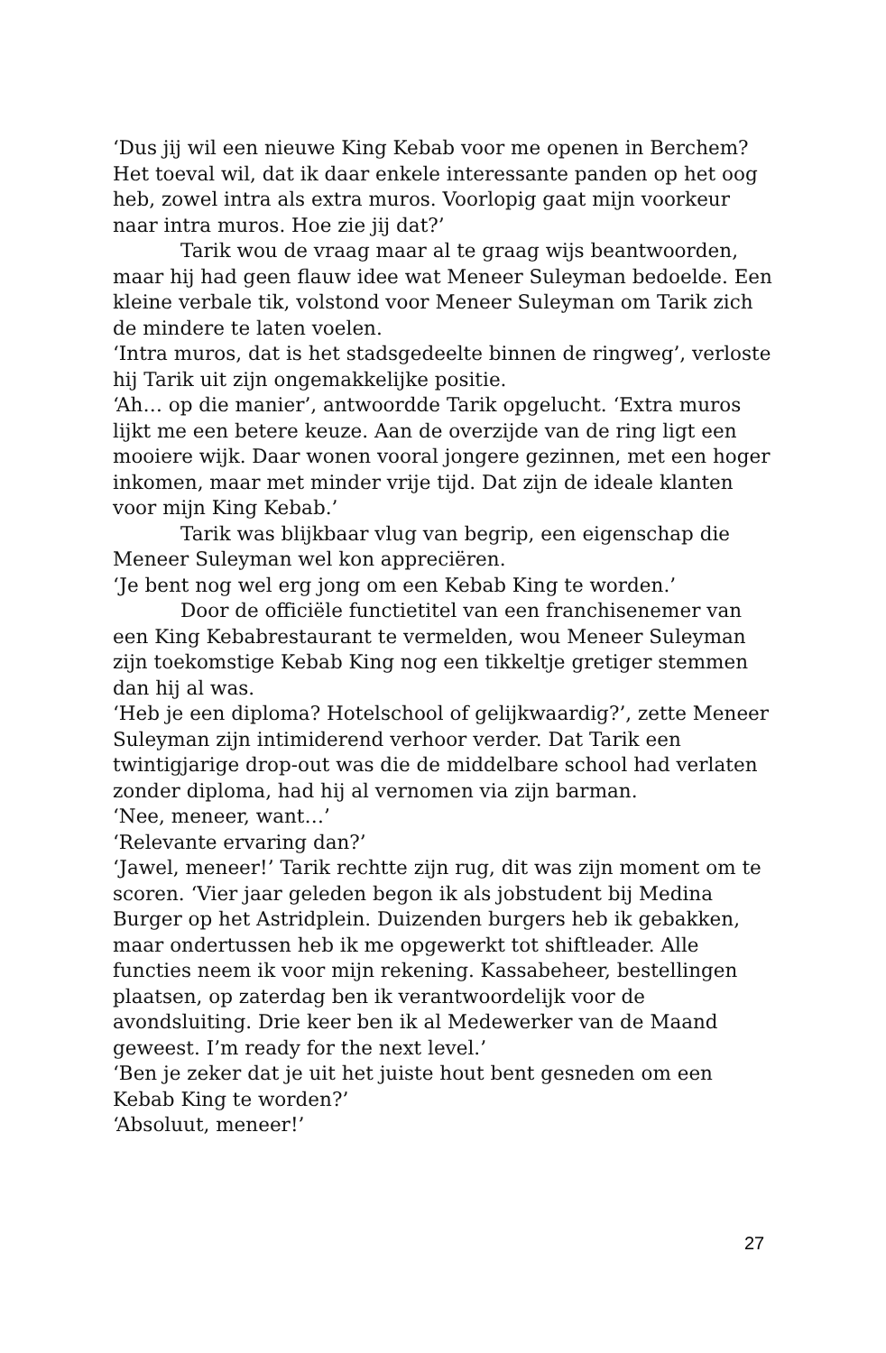‘Dus jij wil een nieuwe King Kebab voor me openen in Berchem? Het toeval wil, dat ik daar enkele interessante panden op het oog heb, zowel intra als extra muros. Voorlopig gaat mijn voorkeur naar intra muros. Hoe zie jij dat?’
Tarik wou de vraag maar al te graag wijs beantwoorden, maar hij had geen flauw idee wat Meneer Suleyman bedoelde. Een kleine verbale tik, volstond voor Meneer Suleyman om Tarik zich de mindere te laten voelen.
‘Intra muros, dat is het stadsgedeelte binnen de ringweg’, verloste hij Tarik uit zijn ongemakkelijke positie.
‘Ah… op die manier’, antwoordde Tarik opgelucht. ‘Extra muros lijkt me een betere keuze. Aan de overzijde van de ring ligt een mooiere wijk. Daar wonen vooral jongere gezinnen, met een hoger inkomen, maar met minder vrije tijd. Dat zijn de ideale klanten voor mijn King Kebab.’
Tarik was blijkbaar vlug van begrip, een eigenschap die Meneer Suleyman wel kon appreciëren.
‘Je bent nog wel erg jong om een Kebab King te worden.’
Door de officiële functietitel van een franchisenemer van een King Kebabrestaurant te vermelden, wou Meneer Suleyman zijn toekomstige Kebab King nog een tikkeltje gretiger stemmen dan hij al was.
‘Heb je een diploma? Hotelschool of gelijkwaardig?’, zette Meneer Suleyman zijn intimiderend verhoor verder. Dat Tarik een twintigjarige drop-out was die de middelbare school had verlaten zonder diploma, had hij al vernomen via zijn barman.
‘Nee, meneer, want…’
‘Relevante ervaring dan?’
‘Jawel, meneer!’ Tarik rechtte zijn rug, dit was zijn moment om te scoren. ‘Vier jaar geleden begon ik als jobstudent bij Medina Burger op het Astridplein. Duizenden burgers heb ik gebakken, maar ondertussen heb ik me opgewerkt tot shiftleader. Alle functies neem ik voor mijn rekening. Kassabeheer, bestellingen plaatsen, op zaterdag ben ik verantwoordelijk voor de avondsluiting. Drie keer ben ik al Medewerker van de Maand geweest. I’m ready for the next level.’
‘Ben je zeker dat je uit het juiste hout bent gesneden om een Kebab King te worden?’
‘Absoluut, meneer!’
27